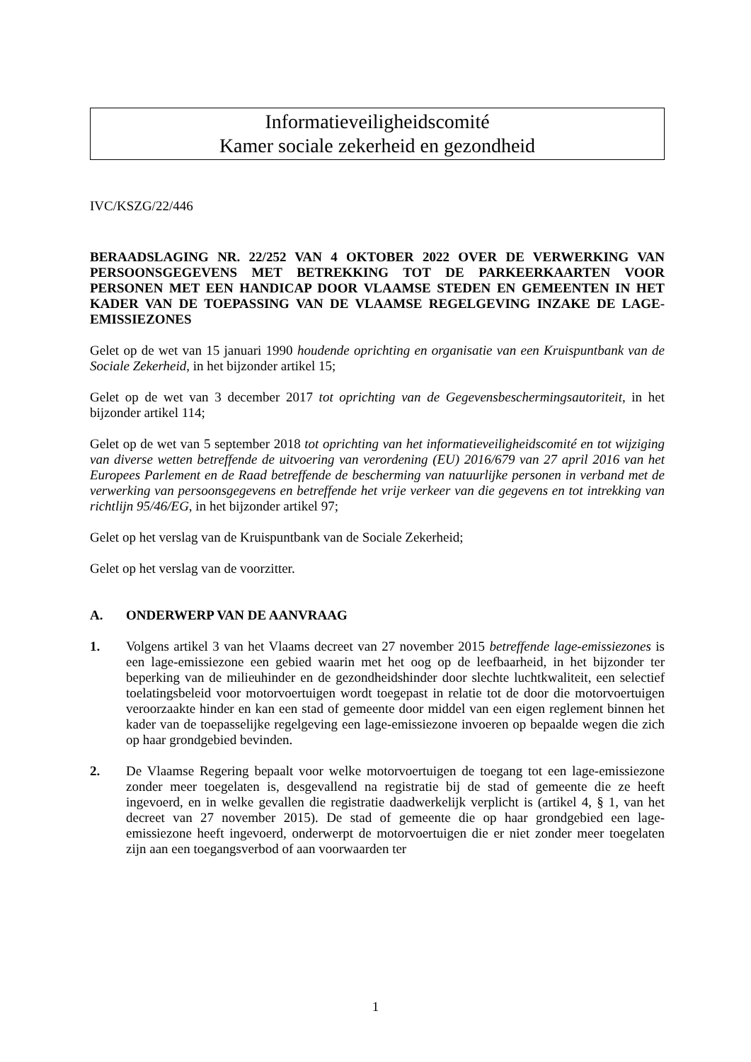Informatieveiligheidscomité
Kamer sociale zekerheid en gezondheid
IVC/KSZG/22/446
BERAADSLAGING NR. 22/252 VAN 4 OKTOBER 2022 OVER DE VERWERKING VAN PERSOONSGEGEVENS MET BETREKKING TOT DE PARKEERKAARTEN VOOR PERSONEN MET EEN HANDICAP DOOR VLAAMSE STEDEN EN GEMEENTEN IN HET KADER VAN DE TOEPASSING VAN DE VLAAMSE REGELGEVING INZAKE DE LAGE-EMISSIEZONES
Gelet op de wet van 15 januari 1990 houdende oprichting en organisatie van een Kruispuntbank van de Sociale Zekerheid, in het bijzonder artikel 15;
Gelet op de wet van 3 december 2017 tot oprichting van de Gegevensbeschermingsautoriteit, in het bijzonder artikel 114;
Gelet op de wet van 5 september 2018 tot oprichting van het informatieveiligheidscomité en tot wijziging van diverse wetten betreffende de uitvoering van verordening (EU) 2016/679 van 27 april 2016 van het Europees Parlement en de Raad betreffende de bescherming van natuurlijke personen in verband met de verwerking van persoonsgegevens en betreffende het vrije verkeer van die gegevens en tot intrekking van richtlijn 95/46/EG, in het bijzonder artikel 97;
Gelet op het verslag van de Kruispuntbank van de Sociale Zekerheid;
Gelet op het verslag van de voorzitter.
A. ONDERWERP VAN DE AANVRAAG
1. Volgens artikel 3 van het Vlaams decreet van 27 november 2015 betreffende lage-emissiezones is een lage-emissiezone een gebied waarin met het oog op de leefbaarheid, in het bijzonder ter beperking van de milieuhinder en de gezondheidshinder door slechte luchtkwaliteit, een selectief toelatingsbeleid voor motorvoertuigen wordt toegepast in relatie tot de door die motorvoertuigen veroorzaakte hinder en kan een stad of gemeente door middel van een eigen reglement binnen het kader van de toepasselijke regelgeving een lage-emissiezone invoeren op bepaalde wegen die zich op haar grondgebied bevinden.
2. De Vlaamse Regering bepaalt voor welke motorvoertuigen de toegang tot een lage-emissiezone zonder meer toegelaten is, desgevallend na registratie bij de stad of gemeente die ze heeft ingevoerd, en in welke gevallen die registratie daadwerkelijk verplicht is (artikel 4, § 1, van het decreet van 27 november 2015). De stad of gemeente die op haar grondgebied een lage-emissiezone heeft ingevoerd, onderwerpt de motorvoertuigen die er niet zonder meer toegelaten zijn aan een toegangsverbod of aan voorwaarden ter
1